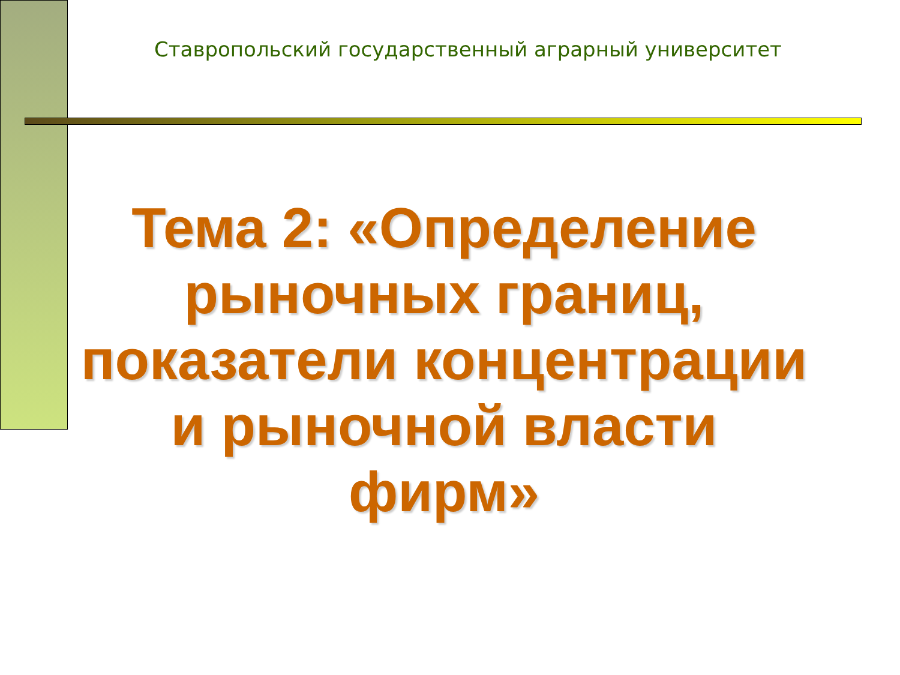Ставропольский государственный аграрный университет
Тема 2: «Определение рыночных границ, показатели концентрации и рыночной власти фирм»